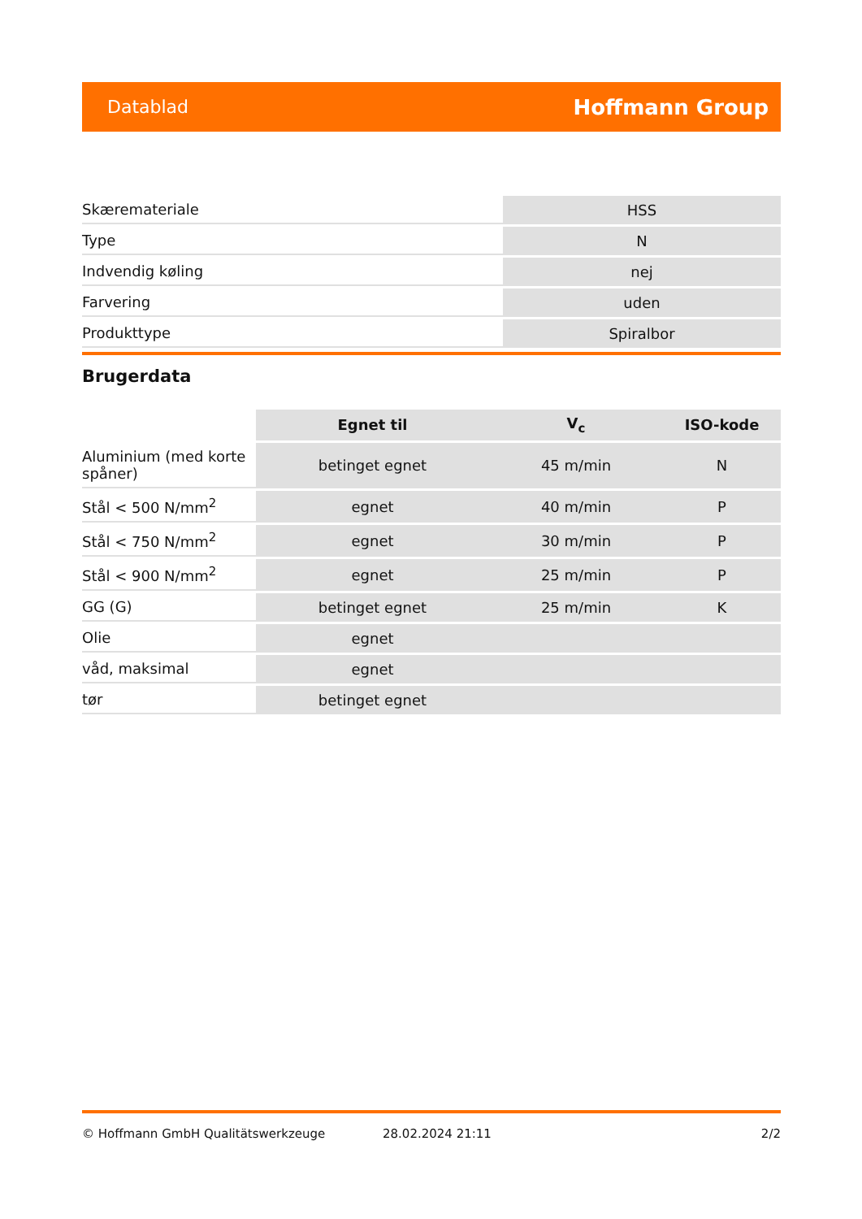Datablad Hoffmann Group
| Skæremateriale | HSS |
| Type | N |
| Indvendig køling | nej |
| Farvering | uden |
| Produkttype | Spiralbor |
Brugerdata
| | Egnet til | V<sub>c</sub> | ISO-kode |
| --- | --- | --- | --- |
| Aluminium (med korte spåner) | betinget egnet | 45 m/min | N |
| Stål < 500 N/mm<sup>2</sup> | egnet | 40 m/min | P |
| Stål < 750 N/mm<sup>2</sup> | egnet | 30 m/min | P |
| Stål < 900 N/mm<sup>2</sup> | egnet | 25 m/min | P |
| GG (G) | betinget egnet | 25 m/min | K |
| Olie | egnet | | |
| våd, maksimal | egnet | | |
| tør | betinget egnet | | |
© Hoffmann GmbH Qualitätswerkzeuge 28.02.2024 21:11 2/2